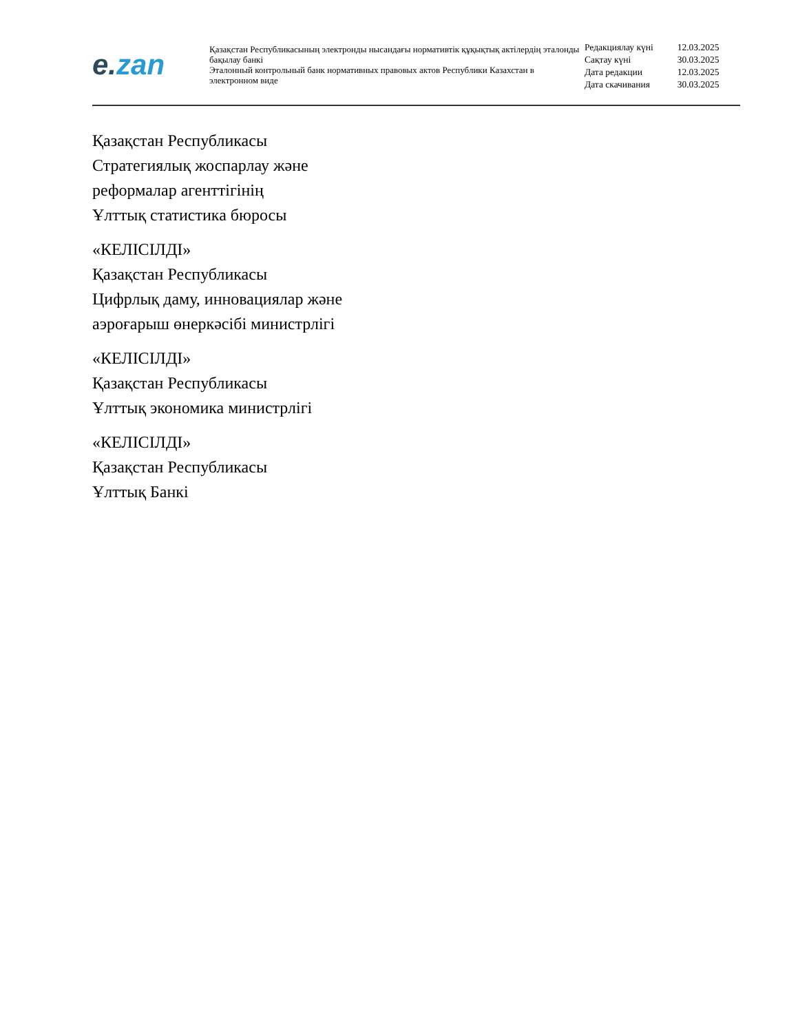e. zan
Қазақстан Республикасының электронды нысандағы нормативтік құқықтық актілердің эталонды бақылау банкі
Эталонный контрольный банк нормативных правовых актов Республики Казахстан в электронном виде
| Редакциялау күні | 12.03.2025 |
| Сақтау күні | 30.03.2025 |
| Дата редакции | 12.03.2025 |
| Дата скачивания | 30.03.2025 |
Қазақстан Республикасы
Стратегиялық жоспарлау және
реформалар агенттігінің
Ұлттық статистика бюросы
«КЕЛІСІЛДІ»
Қазақстан Республикасы
Цифрлық даму, инновациялар және
аэроғарыш өнеркәсібі министрлігі
«КЕЛІСІЛДІ»
Қазақстан Республикасы
Ұлттық экономика министрлігі
«КЕЛІСІЛДІ»
Қазақстан Республикасы
Ұлттық Банкі